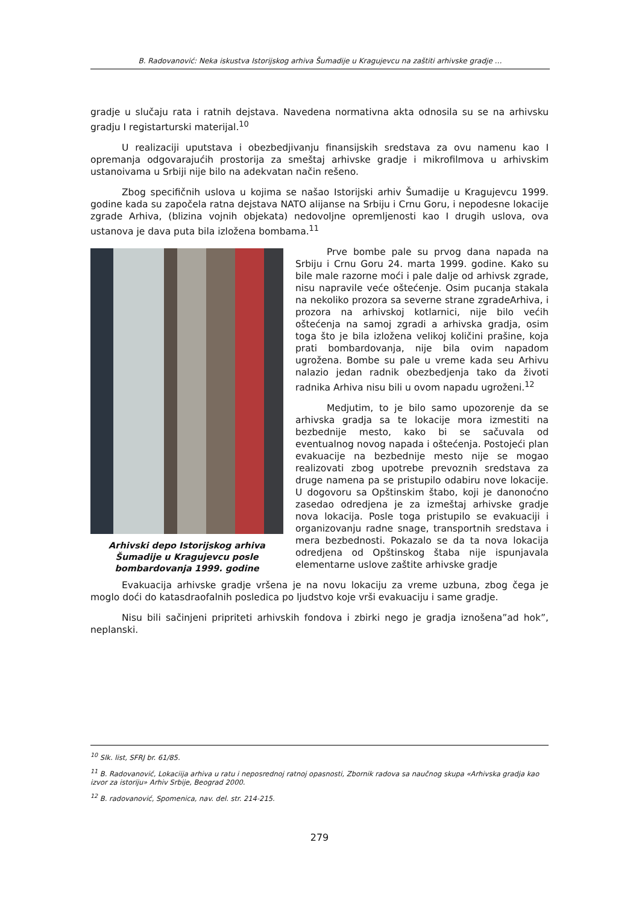B. Radovanović: Neka iskustva Istorijskog arhiva Šumadije u Kragujevcu na zaštiti arhivske gradje …
gradje u slučaju rata i ratnih dejstava. Navedena normativna akta odnosila su se na arhivsku gradju I registarturski materijal.<sup>10</sup>
U realizaciji uputstava i obezbedjivanju finansijskih sredstava za ovu namenu kao I opremanja odgovarajućih prostorija za smeštaj arhivske gradje i mikrofilmova u arhivskim ustanoivama u Srbiji nije bilo na adekvatan način rešeno.
Zbog specifičnih uslova u kojima se našao Istorijski arhiv Šumadije u Kragujevcu 1999. godine kada su započela ratna dejstava NATO alijanse na Srbiju i Crnu Goru, i nepodesne lokacije zgrade Arhiva, (blizina vojnih objekata) nedovoljne opremljenosti kao I drugih uslova, ova ustanova je dava puta bila izložena bombama.<sup>11</sup>
Arhivski depo Istorijskog arhiva Šumadije u Kragujevcu posle bombardovanja 1999. godine
Prve bombe pale su prvog dana napada na Srbiju i Crnu Goru 24. marta 1999. godine. Kako su bile male razorne moći i pale dalje od arhivsk zgrade, nisu napravile veće oštećenje. Osim pucanja stakala na nekoliko prozora sa severne strane zgradeArhiva, i prozora na arhivskoj kotlarnici, nije bilo većih oštećenja na samoj zgradi a arhivska gradja, osim toga što je bila izložena velikoj količini prašine, koja prati bombardovanja, nije bila ovim napadom ugrožena. Bombe su pale u vreme kada seu Arhivu nalazio jedan radnik obezbedjenja tako da životi radnika Arhiva nisu bili u ovom napadu ugroženi.<sup>12</sup>
Medjutim, to je bilo samo upozorenje da se arhivska gradja sa te lokacije mora izmestiti na bezbednije mesto, kako bi se sačuvala od eventualnog novog napada i oštećenja. Postojeći plan evakuacije na bezbednije mesto nije se mogao realizovati zbog upotrebe prevoznih sredstava za druge namena pa se pristupilo odabiru nove lokacije. U dogovoru sa Opštinskim štabo, koji je danonoćno zasedao odredjena je za izmeštaj arhivske gradje nova lokacija. Posle toga pristupilo se evakuaciji i organizovanju radne snage, transportnih sredstava i mera bezbednosti. Pokazalo se da ta nova lokacija odredjena od Opštinskog štaba nije ispunjavala elementarne uslove zaštite arhivske gradje
Evakuacija arhivske gradje vršena je na novu lokaciju za vreme uzbuna, zbog čega je moglo doći do katasdraofalnih posledica po ljudstvo koje vrši evakuaciju i same gradje.
Nisu bili sačinjeni pripriteti arhivskih fondova i zbirki nego je gradja iznošena”ad hok”, neplanski.
<sup>10</sup> Slk. list, SFRJ br. 61/85.
<sup>11</sup> B. Radovanović, Lokaciija arhiva u ratu i neposrednoj ratnoj opasnosti, Zbornik radova sa naučnog skupa «Arhivska gradja kao izvor za istoriju» Arhiv Srbije, Beograd 2000.
<sup>12</sup> B. radovanović, Spomenica, nav. del. str. 214-215.
279